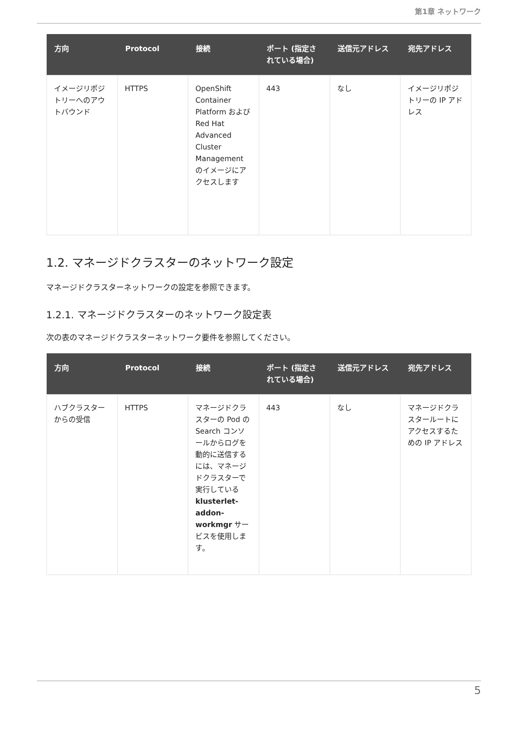第1章 ネットワーク
| 方向 | Protocol | 接続 | ポート (指定されている場合) | 送信元アドレス | 宛先アドレス |
| --- | --- | --- | --- | --- | --- |
| イメージリポジトリーへのアウトバウンド | HTTPS | OpenShift Container Platform および Red Hat Advanced Cluster Management のイメージにアクセスします | 443 | なし | イメージリポジトリーの IP アドレス |
1.2. マネージドクラスターのネットワーク設定
マネージドクラスターネットワークの設定を参照できます。
1.2.1. マネージドクラスターのネットワーク設定表
次の表のマネージドクラスターネットワーク要件を参照してください。
| 方向 | Protocol | 接続 | ポート (指定されている場合) | 送信元アドレス | 宛先アドレス |
| --- | --- | --- | --- | --- | --- |
| ハブクラスターからの受信 | HTTPS | マネージドクラスターの Pod の Search コンソールからログを動的に送信するには、マネージドクラスターで実行している klusterlet-addon-workmgr サービスを使用します。 | 443 | なし | マネージドクラスタールートにアクセスするための IP アドレス |
5